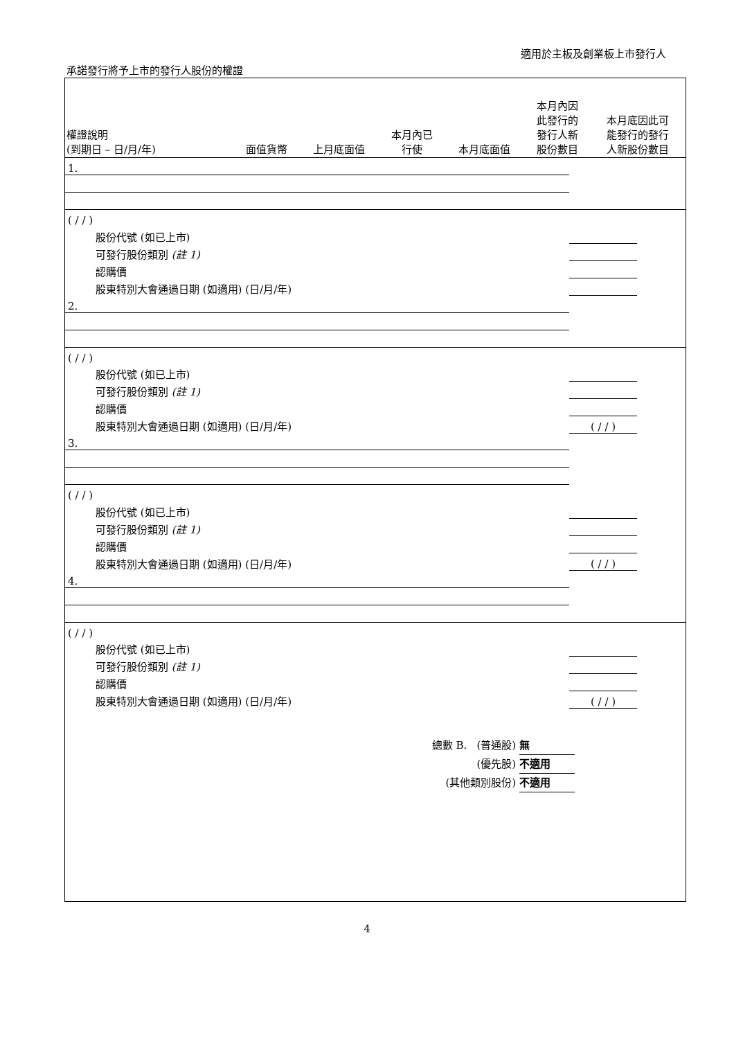適用於主板及創業板上市發行人
承諾發行將予上市的發行人股份的權證
| 權證說明 (到期日 – 日/月/年) | 面值貨幣 | 上月底面值 | 本月內已 行使 | 本月底面值 | 本月內因 此發行的 發行人新 股份數目 | 本月底因此可 能發行的發行 人新股份數目 |
| --- | --- | --- | --- | --- | --- | --- |
| 1. | | | | | | |
| ( / / ) | | | | | | |
| 股份代號 (如已上市) | | | | | | |
| 可發行股份類別 (註 1) | | | | | | |
| 認購價 | | | | | | |
| 股東特別大會通過日期 (如適用) (日/月/年) | | | | | | |
| 2. | | | | | | |
| ( / / ) | | | | | | |
| 股份代號 (如已上市) | | | | | | |
| 可發行股份類別 (註 1) | | | | | | |
| 認購價 | | | | | | |
| 股東特別大會通過日期 (如適用) (日/月/年) | ( / / ) | | | | | |
| 3. | | | | | | |
| ( / / ) | | | | | | |
| 股份代號 (如已上市) | | | | | | |
| 可發行股份類別 (註 1) | | | | | | |
| 認購價 | | | | | | |
| 股東特別大會通過日期 (如適用) (日/月/年) | ( / / ) | | | | | |
| 4. | | | | | | |
| ( / / ) | | | | | | |
| 股份代號 (如已上市) | | | | | | |
| 可發行股份類別 (註 1) | | | | | | |
| 認購價 | | | | | | |
| 股東特別大會通過日期 (如適用) (日/月/年) | ( / / ) | | | | | |
總數 B. (普通股) 無
(優先股) 不適用
(其他類別股份) 不適用
4